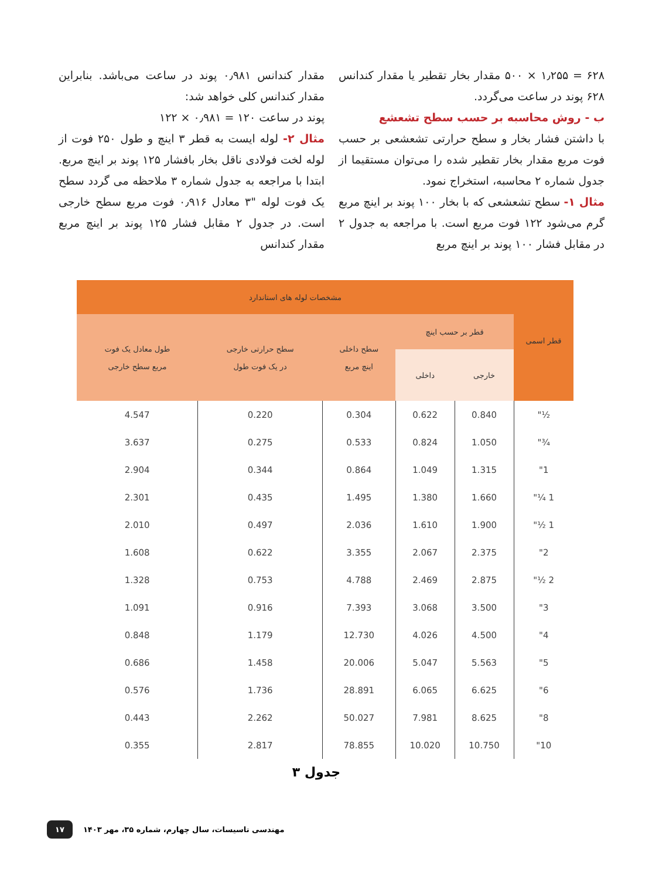۶۲۸ = ۱٫۲۵۵ × ۵۰۰ مقدار بخار تقطیر یا مقدار کندانس ۶۲۸ پوند در ساعت می‌گردد.
ب - روش محاسبه بر حسب سطح تشعشع
با داشتن فشار بخار و سطح حرارتی تشعشعی بر حسب فوت مربع مقدار بخار تقطیر شده را می‌توان مستقیما از جدول شماره ۲ محاسبه، استخراج نمود.
مثال ۱- سطح تشعشعی که با بخار ۱۰۰ پوند بر اینچ مربع گرم می‌شود ۱۲۲ فوت مربع است. با مراجعه به جدول ۲ در مقابل فشار ۱۰۰ پوند بر اینچ مربع
مقدار کندانس ۰٫۹۸۱ پوند در ساعت می‌باشد. بنابراین مقدار کندانس کلی خواهد شد:
پوند در ساعت ۱۲۰ = ۰٫۹۸۱ × ۱۲۲
مثال ۲- لوله ایست به قطر ۳ اینچ و طول ۲۵۰ فوت از لوله لخت فولادی ناقل بخار بافشار ۱۲۵ پوند بر اینچ مربع. ابتدا با مراجعه به جدول شماره ۳ ملاحظه می گردد سطح یک فوت لوله "۳ معادل ۰٫۹۱۶ فوت مربع سطح خارجی است. در جدول ۲ مقابل فشار ۱۲۵ پوند بر اینچ مربع مقدار کندانس
| قطر اسمی | مشخصات لوله های استاندارد | | | | |
| --- | --- | --- | --- | --- | --- |
| | قطر بر حسب اینچ | | سطح داخلی اینچ مربع | سطح حرارتی خارجی در یک فوت طول | طول معادل یک فوت مربع سطح خارجی |
| | خارجی | داخلی | | | |
| ½" | 0.840 | 0.622 | 0.304 | 0.220 | 4.547 |
| ¾" | 1.050 | 0.824 | 0.533 | 0.275 | 3.637 |
| 1" | 1.315 | 1.049 | 0.864 | 0.344 | 2.904 |
| 1 ¼" | 1.660 | 1.380 | 1.495 | 0.435 | 2.301 |
| 1 ½" | 1.900 | 1.610 | 2.036 | 0.497 | 2.010 |
| 2" | 2.375 | 2.067 | 3.355 | 0.622 | 1.608 |
| 2 ½" | 2.875 | 2.469 | 4.788 | 0.753 | 1.328 |
| 3" | 3.500 | 3.068 | 7.393 | 0.916 | 1.091 |
| 4" | 4.500 | 4.026 | 12.730 | 1.179 | 0.848 |
| 5" | 5.563 | 5.047 | 20.006 | 1.458 | 0.686 |
| 6" | 6.625 | 6.065 | 28.891 | 1.736 | 0.576 |
| 8" | 8.625 | 7.981 | 50.027 | 2.262 | 0.443 |
| 10" | 10.750 | 10.020 | 78.855 | 2.817 | 0.355 |
جدول ۳
۱۷ مهندسی تاسیسات، سال چهارم، شماره ۳۵، مهر ۱۴۰۳